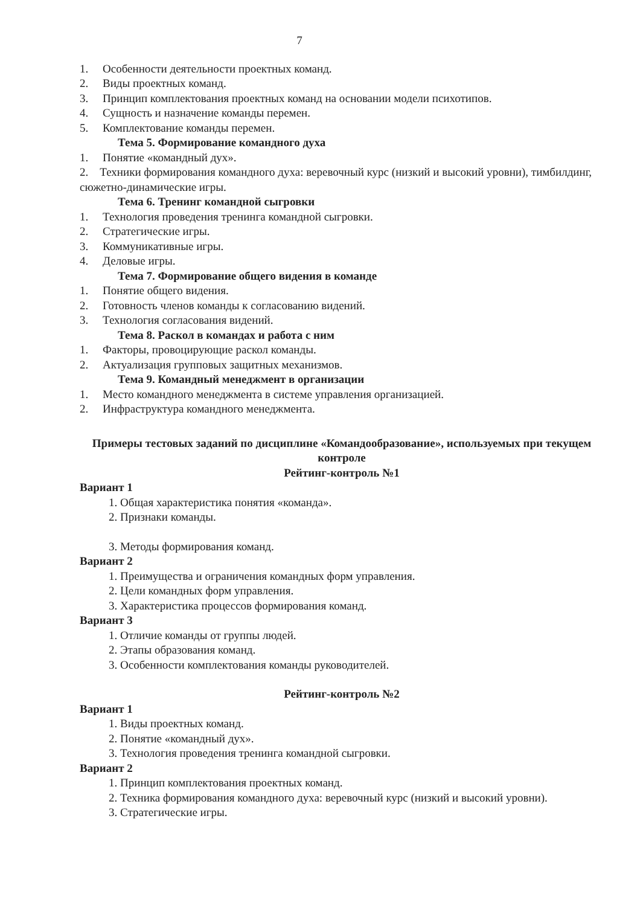7
1. Особенности деятельности проектных команд.
2. Виды проектных команд.
3. Принцип комплектования проектных команд на основании модели психотипов.
4. Сущность и назначение команды перемен.
5. Комплектование команды перемен.
Тема 5. Формирование командного духа
1. Понятие «командный дух».
2. Техники формирования командного духа: веревочный курс (низкий и высокий уровни), тимбилдинг, сюжетно-динамические игры.
Тема 6. Тренинг командной сыгровки
1. Технология проведения тренинга командной сыгровки.
2. Стратегические игры.
3. Коммуникативные игры.
4. Деловые игры.
Тема 7. Формирование общего видения в команде
1. Понятие общего видения.
2. Готовность членов команды к согласованию видений.
3. Технология согласования видений.
Тема 8. Раскол в командах и работа с ним
1. Факторы, провоцирующие раскол команды.
2. Актуализация групповых защитных механизмов.
Тема 9. Командный менеджмент в организации
1. Место командного менеджмента в системе управления организацией.
2. Инфраструктура командного менеджмента.
Примеры тестовых заданий по дисциплине «Командообразование», используемых при текущем контроле
Рейтинг-контроль №1
Вариант 1
1. Общая характеристика понятия «команда».
2. Признаки команды.
3. Методы формирования команд.
Вариант 2
1. Преимущества и ограничения командных форм управления.
2. Цели командных форм управления.
3. Характеристика процессов формирования команд.
Вариант 3
1. Отличие команды от группы людей.
2. Этапы образования команд.
3. Особенности комплектования команды руководителей.
Рейтинг-контроль №2
Вариант 1
1. Виды проектных команд.
2. Понятие «командный дух».
3. Технология проведения тренинга командной сыгровки.
Вариант 2
1. Принцип комплектования проектных команд.
2. Техника формирования командного духа: веревочный курс (низкий и высокий уровни).
3. Стратегические игры.